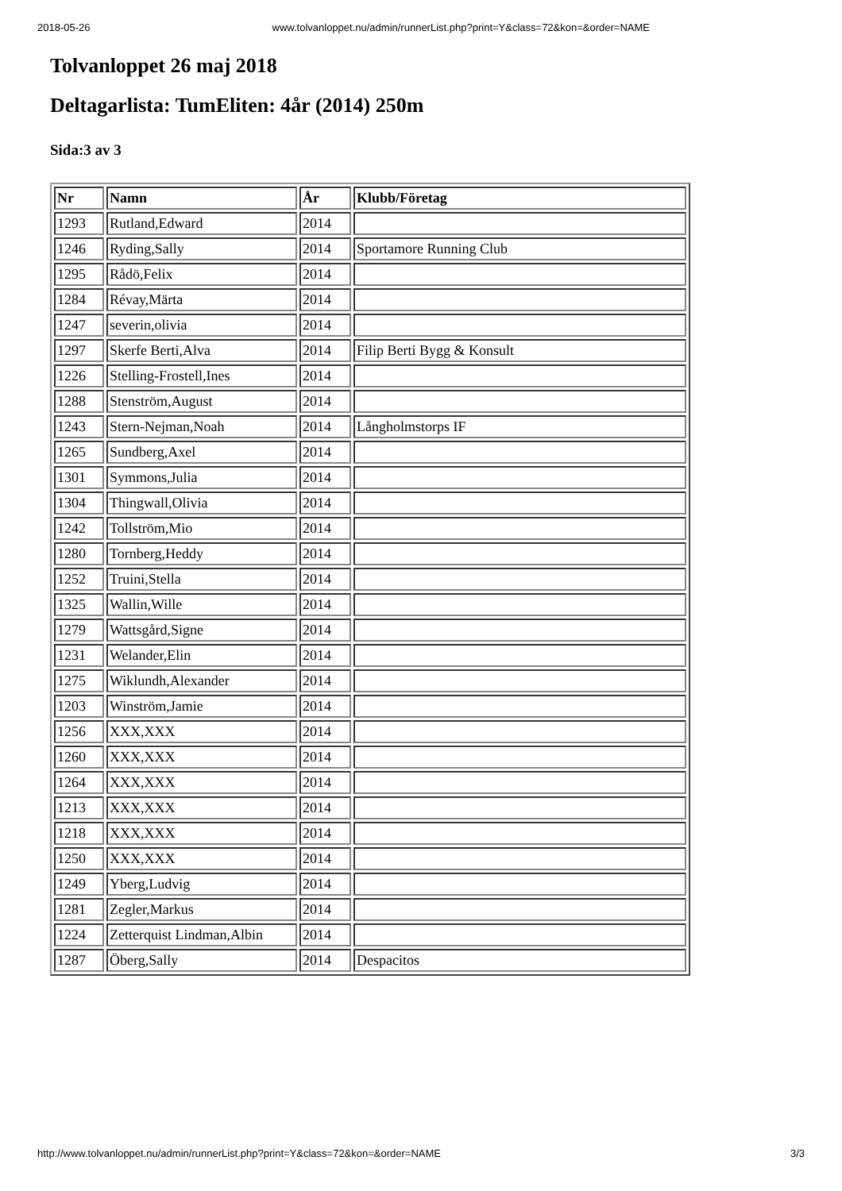2018-05-26 www.tolvanloppet.nu/admin/runnerList.php?print=Y&class=72&kon=&order=NAME
Tolvanloppet 26 maj 2018
Deltagarlista: TumEliten: 4år (2014) 250m
Sida:3 av 3
| Nr | Namn | År | Klubb/Företag |
| --- | --- | --- | --- |
| 1293 | Rutland,Edward | 2014 | |
| 1246 | Ryding,Sally | 2014 | Sportamore Running Club |
| 1295 | Rådö,Felix | 2014 | |
| 1284 | Révay,Märta | 2014 | |
| 1247 | severin,olivia | 2014 | |
| 1297 | Skerfe Berti,Alva | 2014 | Filip Berti Bygg & Konsult |
| 1226 | Stelling-Frostell,Ines | 2014 | |
| 1288 | Stenström,August | 2014 | |
| 1243 | Stern-Nejman,Noah | 2014 | Långholmstorps IF |
| 1265 | Sundberg,Axel | 2014 | |
| 1301 | Symmons,Julia | 2014 | |
| 1304 | Thingwall,Olivia | 2014 | |
| 1242 | Tollström,Mio | 2014 | |
| 1280 | Tornberg,Heddy | 2014 | |
| 1252 | Truini,Stella | 2014 | |
| 1325 | Wallin,Wille | 2014 | |
| 1279 | Wattsgård,Signe | 2014 | |
| 1231 | Welander,Elin | 2014 | |
| 1275 | Wiklundh,Alexander | 2014 | |
| 1203 | Winström,Jamie | 2014 | |
| 1256 | XXX,XXX | 2014 | |
| 1260 | XXX,XXX | 2014 | |
| 1264 | XXX,XXX | 2014 | |
| 1213 | XXX,XXX | 2014 | |
| 1218 | XXX,XXX | 2014 | |
| 1250 | XXX,XXX | 2014 | |
| 1249 | Yberg,Ludvig | 2014 | |
| 1281 | Zegler,Markus | 2014 | |
| 1224 | Zetterquist Lindman,Albin | 2014 | |
| 1287 | Öberg,Sally | 2014 | Despacitos |
http://www.tolvanloppet.nu/admin/runnerList.php?print=Y&class=72&kon=&order=NAME 3/3